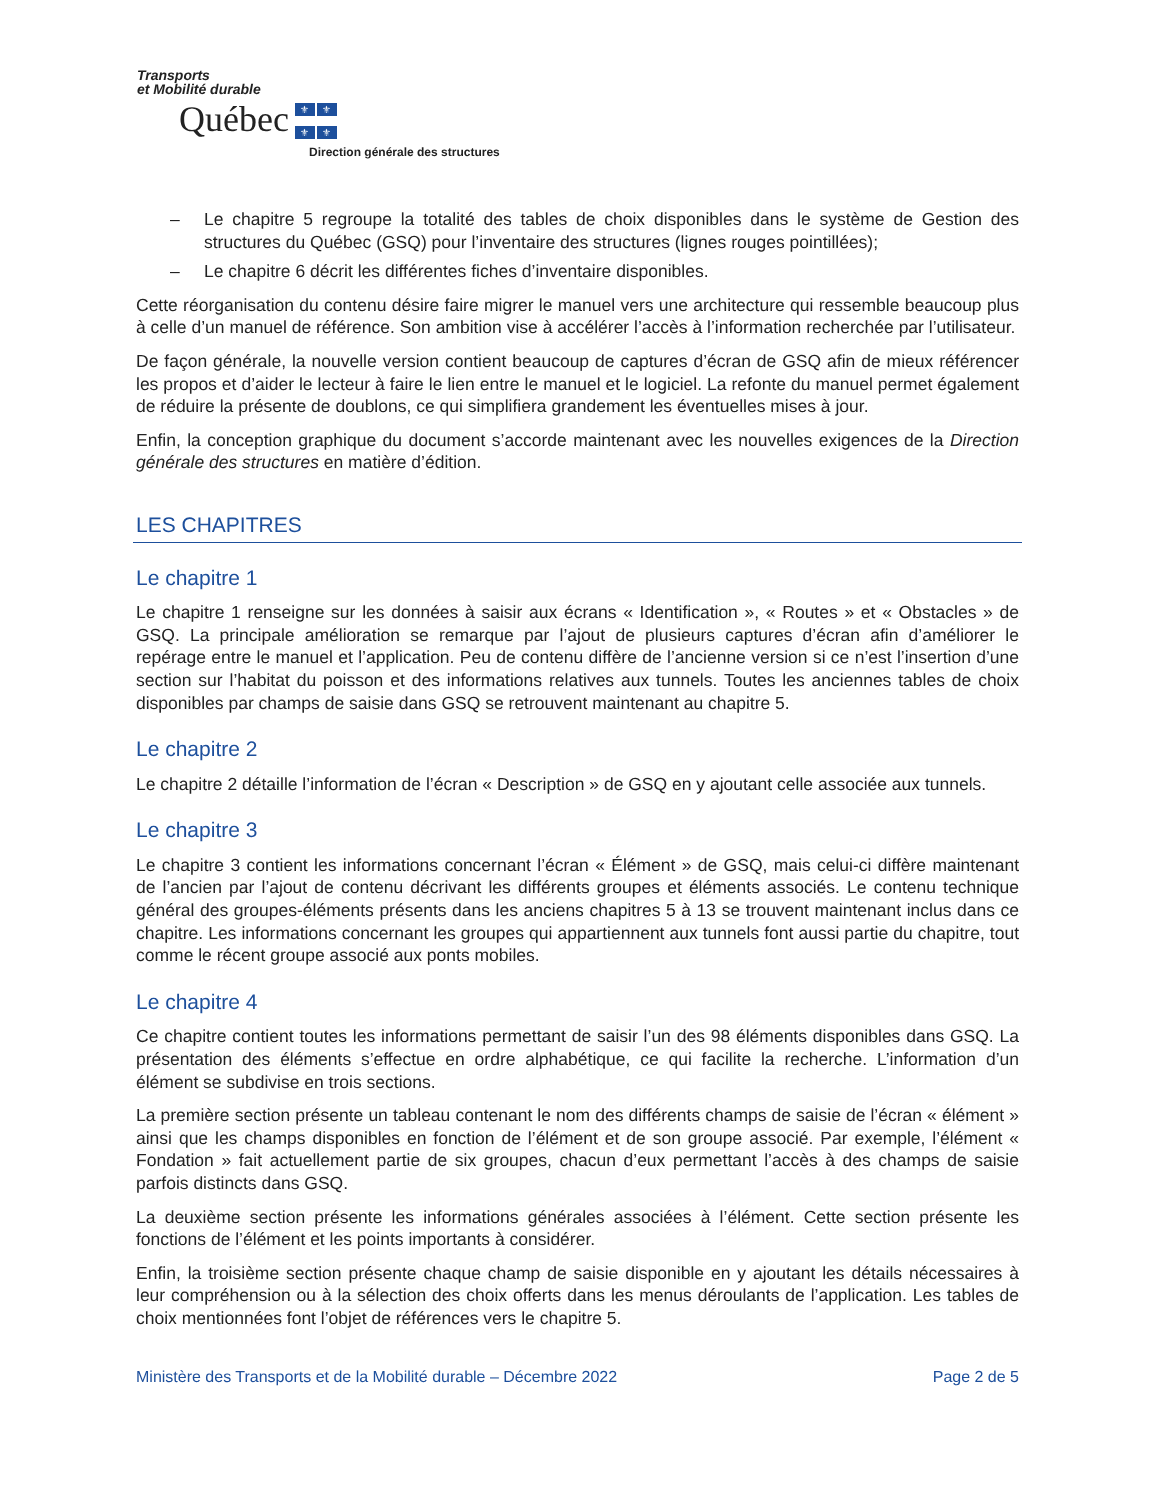Transports
et Mobilité durable
Québec ⚜ ⚜ ⚜ ⚜
Direction générale des structures
– Le chapitre 5 regroupe la totalité des tables de choix disponibles dans le système de Gestion des structures du Québec (GSQ) pour l’inventaire des structures (lignes rouges pointillées);
– Le chapitre 6 décrit les différentes fiches d’inventaire disponibles.
Cette réorganisation du contenu désire faire migrer le manuel vers une architecture qui ressemble beaucoup plus à celle d’un manuel de référence. Son ambition vise à accélérer l’accès à l’information recherchée par l’utilisateur.
De façon générale, la nouvelle version contient beaucoup de captures d’écran de GSQ afin de mieux référencer les propos et d’aider le lecteur à faire le lien entre le manuel et le logiciel. La refonte du manuel permet également de réduire la présente de doublons, ce qui simplifiera grandement les éventuelles mises à jour.
Enfin, la conception graphique du document s’accorde maintenant avec les nouvelles exigences de la Direction générale des structures en matière d’édition.
LES CHAPITRES
Le chapitre 1
Le chapitre 1 renseigne sur les données à saisir aux écrans « Identification », « Routes » et « Obstacles » de GSQ. La principale amélioration se remarque par l’ajout de plusieurs captures d’écran afin d’améliorer le repérage entre le manuel et l’application. Peu de contenu diffère de l’ancienne version si ce n’est l’insertion d’une section sur l’habitat du poisson et des informations relatives aux tunnels. Toutes les anciennes tables de choix disponibles par champs de saisie dans GSQ se retrouvent maintenant au chapitre 5.
Le chapitre 2
Le chapitre 2 détaille l’information de l’écran « Description » de GSQ en y ajoutant celle associée aux tunnels.
Le chapitre 3
Le chapitre 3 contient les informations concernant l’écran « Élément » de GSQ, mais celui-ci diffère maintenant de l’ancien par l’ajout de contenu décrivant les différents groupes et éléments associés. Le contenu technique général des groupes-éléments présents dans les anciens chapitres 5 à 13 se trouvent maintenant inclus dans ce chapitre. Les informations concernant les groupes qui appartiennent aux tunnels font aussi partie du chapitre, tout comme le récent groupe associé aux ponts mobiles.
Le chapitre 4
Ce chapitre contient toutes les informations permettant de saisir l’un des 98 éléments disponibles dans GSQ. La présentation des éléments s’effectue en ordre alphabétique, ce qui facilite la recherche. L’information d’un élément se subdivise en trois sections.
La première section présente un tableau contenant le nom des différents champs de saisie de l’écran « élément » ainsi que les champs disponibles en fonction de l’élément et de son groupe associé. Par exemple, l’élément « Fondation » fait actuellement partie de six groupes, chacun d’eux permettant l’accès à des champs de saisie parfois distincts dans GSQ.
La deuxième section présente les informations générales associées à l’élément. Cette section présente les fonctions de l’élément et les points importants à considérer.
Enfin, la troisième section présente chaque champ de saisie disponible en y ajoutant les détails nécessaires à leur compréhension ou à la sélection des choix offerts dans les menus déroulants de l’application. Les tables de choix mentionnées font l’objet de références vers le chapitre 5.
Ministère des Transports et de la Mobilité durable – Décembre 2022 Page 2 de 5